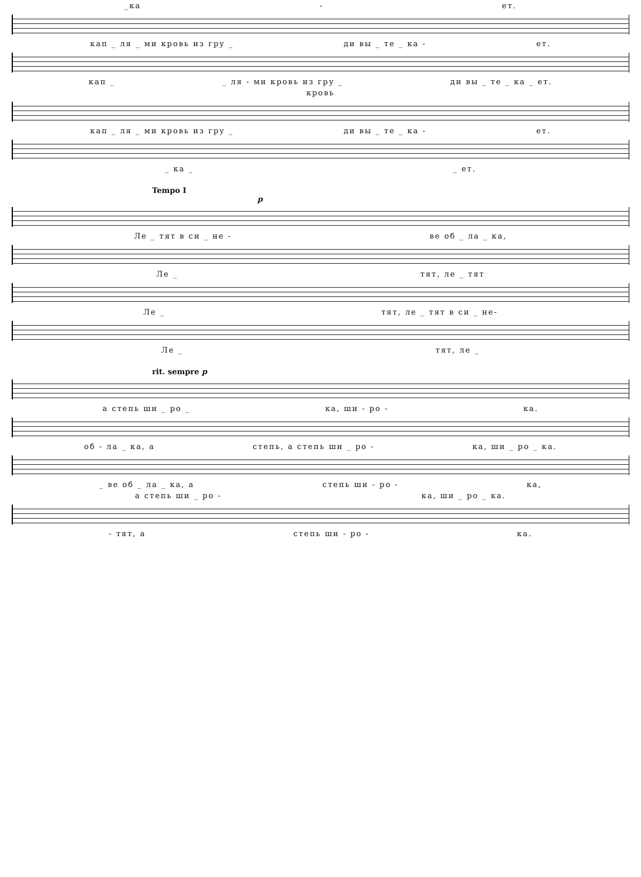_ка - ет.
кап _ ля _ ми кровь из гру _ ди вы _ те _ ка - ет.
кап _ _ ля - ми кровь из гру _ ди вы _ те _ ка _ ет.
кровь
кап _ ля _ ми кровь из гру _ ди вы _ те _ ка - ет.
_ ка _ _ ет.
Tempo I
p
Ле _ тят в си _ не - ве об _ ла _ ка,
Ле _ тят, ле _ тят
Ле _ тят, ле _ тят в си _ не-
Ле _ тят, ле _
rit. sempre p
а степь ши _ ро _ ка, ши - ро - ка.
об - ла _ ка, а степь, а степь ши _ ро - ка, ши _ ро _ ка.
_ ве об _ ла _ ка, а степь ши - ро - ка,
а степь ши _ ро - ка, ши _ ро _ ка.
- тят, а степь ши - ро - ка.